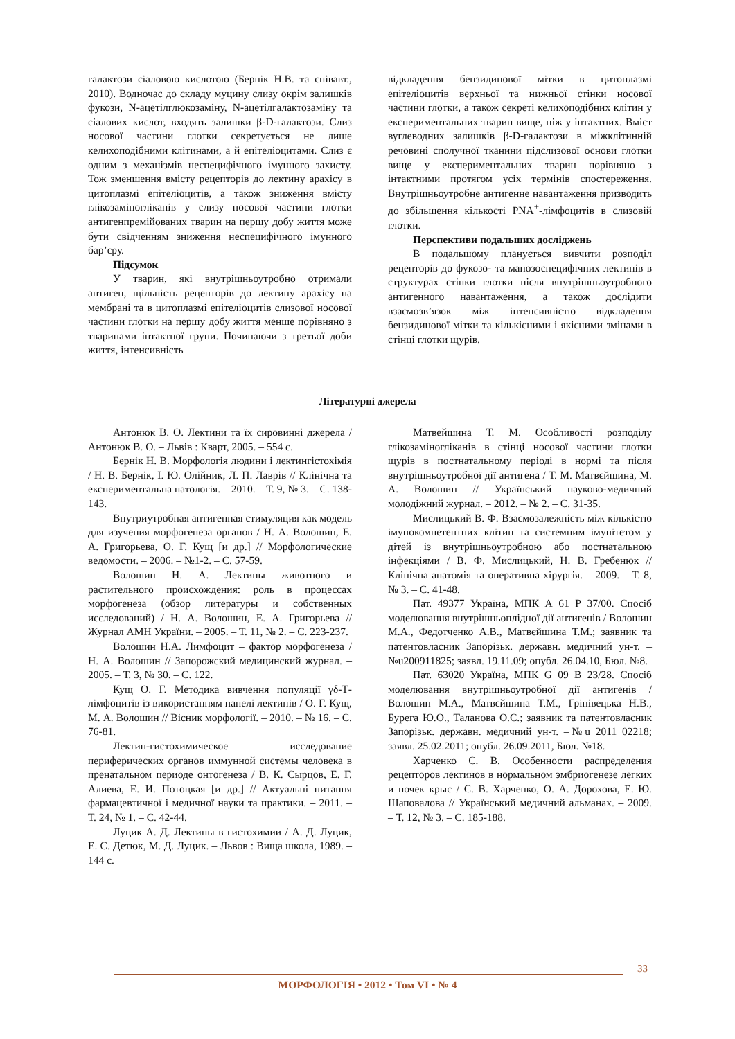галактози сіаловою кислотою (Бернік Н.В. та співавт., 2010). Водночас до складу муцину слизу окрім залишків фукози, N-ацетілглюкозаміну, N-ацетілгалактозаміну та сіалових кислот, входять залишки β-D-галактози. Слиз носової частини глотки секретується не лише келихоподібними клітинами, а й епітеліоцитами. Слиз є одним з механізмів неспецифічного імунного захисту. Тож зменшення вмісту рецепторів до лектину арахісу в цитоплазмі епітеліоцитів, а також зниження вмісту глікозаміногліканів у слизу носової частини глотки антигенпремійованих тварин на першу добу життя може бути свідченням зниження неспецифічного імунного бар’єру.
Підсумок
У тварин, які внутрішньоутробно отримали антиген, щільність рецепторів до лектину арахісу на мембрані та в цитоплазмі епітеліоцитів слизової носової частини глотки на першу добу життя менше порівняно з тваринами інтактної групи. Починаючи з третьої доби життя, інтенсивність
відкладення бензидинової мітки в цитоплазмі епітеліоцитів верхньої та нижньої стінки носової частини глотки, а також секреті келихоподібних клітин у експериментальних тварин вище, ніж у інтактних. Вміст вуглеводних залишків β-D-галактози в міжклітинній речовині сполучної тканини підслизової основи глотки вище у експериментальних тварин порівняно з інтактними протягом усіх термінів спостереження. Внутрішньоутробне антигенне навантаження призводить до збільшення кількості PNA<sup>+</sup>-лімфоцитів в слизовій глотки.
Перспективи подальших досліджень
В подальшому планується вивчити розподіл рецепторів до фукозо- та манозоспецифічних лектинів в структурах стінки глотки після внутрішньоутробного антигенного навантаження, а також дослідити взаємозв’язок між інтенсивністю відкладення бензидинової мітки та кількісними і якісними змінами в стінці глотки щурів.
Літературні джерела
Антонюк В. О. Лектини та їх сировинні джерела / Антонюк В. О. – Львів : Кварт, 2005. – 554 с.
Бернік Н. В. Морфологія людини і лектингістохімія / Н. В. Бернік, І. Ю. Олійник, Л. П. Лаврів // Клінічна та експериментальна патологія. – 2010. – Т. 9, № 3. – С. 138-143.
Внутриутробная антигенная стимуляция как модель для изучения морфогенеза органов / Н. А. Волошин, Е. А. Григорьева, О. Г. Кущ [и др.] // Морфологические ведомости. – 2006. – №1-2. – С. 57-59.
Волошин Н. А. Лектины животного и растительного происхождения: роль в процессах морфогенеза (обзор литературы и собственных исследований) / Н. А. Волошин, Е. А. Григорьева // Журнал АМН України. – 2005. – Т. 11, № 2. – С. 223-237.
Волошин Н.А. Лимфоцит – фактор морфогенеза / Н. А. Волошин // Запорожский медицинский журнал. – 2005. – Т. 3, № 30. – С. 122.
Кущ О. Г. Методика вивчення популяції γδ-Т-лімфоцитів із використанням панелі лектинів / О. Г. Кущ, М. А. Волошин // Вісник морфології. – 2010. – № 16. – С. 76-81.
Лектин-гистохимическое исследование периферических органов иммунной системы человека в пренатальном периоде онтогенеза / В. К. Сырцов, Е. Г. Алиева, Е. И. Потоцкая [и др.] // Актуальні питання фармацевтичної і медичної науки та практики. – 2011. – Т. 24, № 1. – С. 42-44.
Луцик А. Д. Лектины в гистохимии / А. Д. Луцик, Е. С. Детюк, М. Д. Луцик. – Львов : Вища школа, 1989. – 144 с.
Матвейшина Т. М. Особливості розподілу глікозаміногліканів в стінці носової частини глотки щурів в постнатальному періоді в нормі та після внутрішньоутробної дії антигена / Т. М. Матвєйшина, М. А. Волошин // Український науково-медичний молодіжний журнал. – 2012. – № 2. – С. 31-35.
Мислицький В. Ф. Взаємозалежність між кількістю імунокомпетентних клітин та системним імунітетом у дітей із внутрішньоутробною або постнатальною інфекціями / В. Ф. Мислицький, Н. В. Гребенюк // Клінічна анатомія та оперативна хірургія. – 2009. – Т. 8, № 3. – С. 41-48.
Пат. 49377 Україна, МПК А 61 Р 37/00. Спосіб моделювання внутрішньоплідної дії антигенів / Волошин М.А., Федотченко А.В., Матвєйшина Т.М.; заявник та патентовласник Запорізьк. державн. медичний ун-т. –№u200911825; заявл. 19.11.09; опубл. 26.04.10, Бюл. №8.
Пат. 63020 Україна, МПК G 09 В 23/28. Спосіб моделювання внутрішньоутробної дії антигенів / Волошин М.А., Матвєйшина Т.М., Грінівецька Н.В., Бурега Ю.О., Таланова О.С.; заявник та патентовласник Запорізьк. державн. медичний ун-т. –№u 2011 02218; заявл. 25.02.2011; опубл. 26.09.2011, Бюл. №18.
Харченко С. В. Особенности распределения рецепторов лектинов в нормальном эмбриогенезе легких и почек крыс / С. В. Харченко, О. А. Дорохова, Е. Ю. Шаповалова // Український медичний альманах. – 2009. – Т. 12, № 3. – С. 185-188.
33
МОРФОЛОГІЯ • 2012 • Том VI • № 4